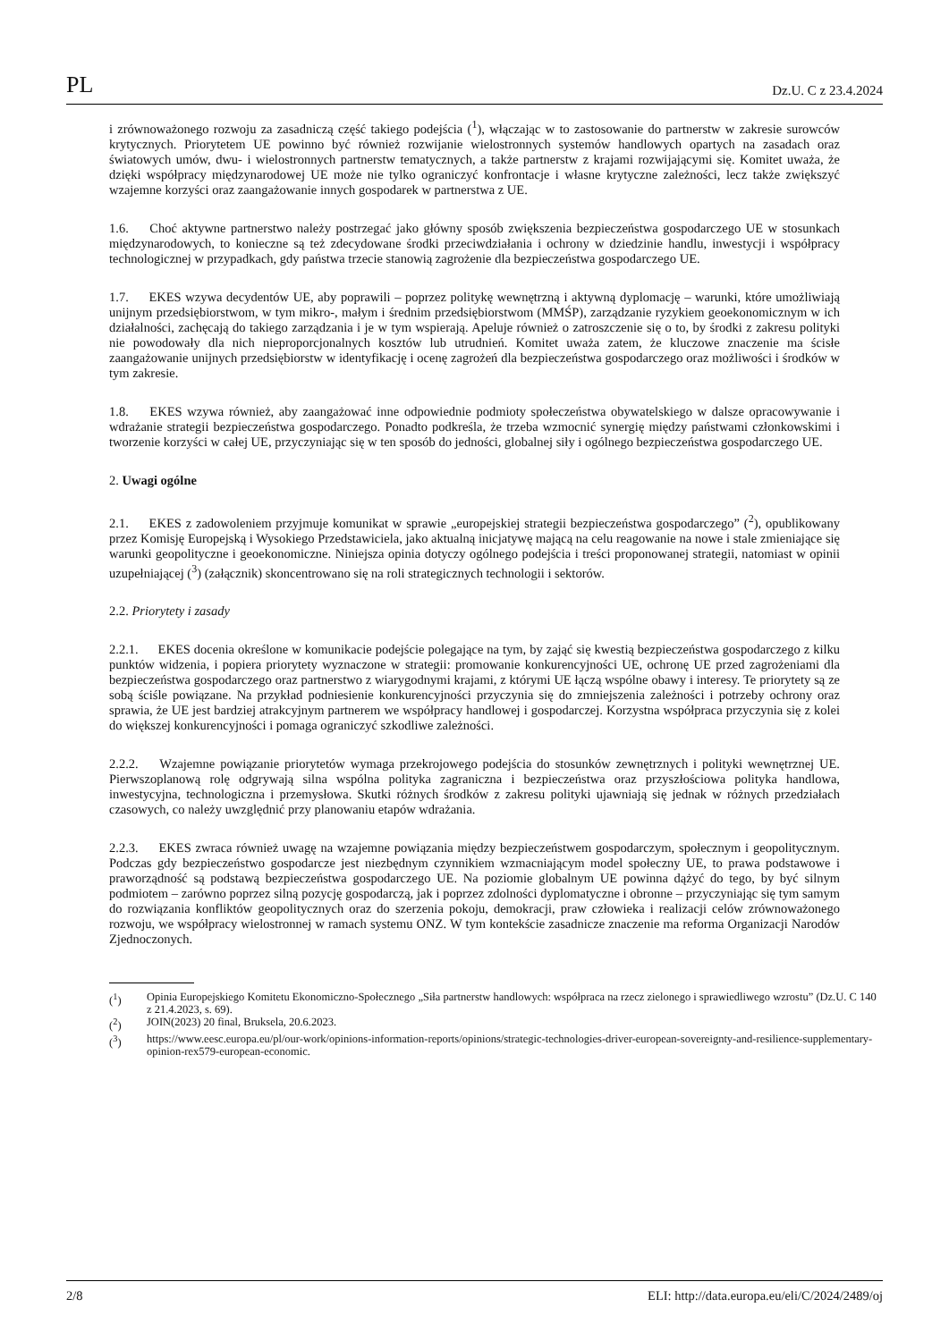PL Dz.U. C z 23.4.2024
i zrównoważonego rozwoju za zasadniczą część takiego podejścia (<sup>1</sup>), włączając w to zastosowanie do partnerstw w zakresie surowców krytycznych. Priorytetem UE powinno być również rozwijanie wielostronnych systemów handlowych opartych na zasadach oraz światowych umów, dwu- i wielostronnych partnerstw tematycznych, a także partnerstw z krajami rozwijającymi się. Komitet uważa, że dzięki współpracy międzynarodowej UE może nie tylko ograniczyć konfrontacje i własne krytyczne zależności, lecz także zwiększyć wzajemne korzyści oraz zaangażowanie innych gospodarek w partnerstwa z UE.
1.6. Choć aktywne partnerstwo należy postrzegać jako główny sposób zwiększenia bezpieczeństwa gospodarczego UE w stosunkach międzynarodowych, to konieczne są też zdecydowane środki przeciwdziałania i ochrony w dziedzinie handlu, inwestycji i współpracy technologicznej w przypadkach, gdy państwa trzecie stanowią zagrożenie dla bezpieczeństwa gospodarczego UE.
1.7. EKES wzywa decydentów UE, aby poprawili – poprzez politykę wewnętrzną i aktywną dyplomację – warunki, które umożliwiają unijnym przedsiębiorstwom, w tym mikro-, małym i średnim przedsiębiorstwom (MMŚP), zarządzanie ryzykiem geoekonomicznym w ich działalności, zachęcają do takiego zarządzania i je w tym wspierają. Apeluje również o zatroszczenie się o to, by środki z zakresu polityki nie powodowały dla nich nieproporcjonalnych kosztów lub utrudnień. Komitet uważa zatem, że kluczowe znaczenie ma ścisłe zaangażowanie unijnych przedsiębiorstw w identyfikację i ocenę zagrożeń dla bezpieczeństwa gospodarczego oraz możliwości i środków w tym zakresie.
1.8. EKES wzywa również, aby zaangażować inne odpowiednie podmioty społeczeństwa obywatelskiego w dalsze opracowywanie i wdrażanie strategii bezpieczeństwa gospodarczego. Ponadto podkreśla, że trzeba wzmocnić synergię między państwami członkowskimi i tworzenie korzyści w całej UE, przyczyniając się w ten sposób do jedności, globalnej siły i ogólnego bezpieczeństwa gospodarczego UE.
2. Uwagi ogólne
2.1. EKES z zadowoleniem przyjmuje komunikat w sprawie „europejskiej strategii bezpieczeństwa gospodarczego” (<sup>2</sup>), opublikowany przez Komisję Europejską i Wysokiego Przedstawiciela, jako aktualną inicjatywę mającą na celu reagowanie na nowe i stale zmieniające się warunki geopolityczne i geoekonomiczne. Niniejsza opinia dotyczy ogólnego podejścia i treści proponowanej strategii, natomiast w opinii uzupełniającej (<sup>3</sup>) (załącznik) skoncentrowano się na roli strategicznych technologii i sektorów.
2.2. Priorytety i zasady
2.2.1. EKES docenia określone w komunikacie podejście polegające na tym, by zająć się kwestią bezpieczeństwa gospodarczego z kilku punktów widzenia, i popiera priorytety wyznaczone w strategii: promowanie konkurencyjności UE, ochronę UE przed zagrożeniami dla bezpieczeństwa gospodarczego oraz partnerstwo z wiarygodnymi krajami, z którymi UE łączą wspólne obawy i interesy. Te priorytety są ze sobą ściśle powiązane. Na przykład podniesienie konkurencyjności przyczynia się do zmniejszenia zależności i potrzeby ochrony oraz sprawia, że UE jest bardziej atrakcyjnym partnerem we współpracy handlowej i gospodarczej. Korzystna współpraca przyczynia się z kolei do większej konkurencyjności i pomaga ograniczyć szkodliwe zależności.
2.2.2. Wzajemne powiązanie priorytetów wymaga przekrojowego podejścia do stosunków zewnętrznych i polityki wewnętrznej UE. Pierwszoplanową rolę odgrywają silna wspólna polityka zagraniczna i bezpieczeństwa oraz przyszłościowa polityka handlowa, inwestycyjna, technologiczna i przemysłowa. Skutki różnych środków z zakresu polityki ujawniają się jednak w różnych przedziałach czasowych, co należy uwzględnić przy planowaniu etapów wdrażania.
2.2.3. EKES zwraca również uwagę na wzajemne powiązania między bezpieczeństwem gospodarczym, społecznym i geopolitycznym. Podczas gdy bezpieczeństwo gospodarcze jest niezbędnym czynnikiem wzmacniającym model społeczny UE, to prawa podstawowe i praworządność są podstawą bezpieczeństwa gospodarczego UE. Na poziomie globalnym UE powinna dążyć do tego, by być silnym podmiotem – zarówno poprzez silną pozycję gospodarczą, jak i poprzez zdolności dyplomatyczne i obronne – przyczyniając się tym samym do rozwiązania konfliktów geopolitycznych oraz do szerzenia pokoju, demokracji, praw człowieka i realizacji celów zrównoważonego rozwoju, we współpracy wielostronnej w ramach systemu ONZ. W tym kontekście zasadnicze znaczenie ma reforma Organizacji Narodów Zjednoczonych.
(<sup>1</sup>) Opinia Europejskiego Komitetu Ekonomiczno-Społecznego „Siła partnerstw handlowych: współpraca na rzecz zielonego i sprawiedliwego wzrostu” (Dz.U. C 140 z 21.4.2023, s. 69).
(<sup>2</sup>) JOIN(2023) 20 final, Bruksela, 20.6.2023.
(<sup>3</sup>) https://www.eesc.europa.eu/pl/our-work/opinions-information-reports/opinions/strategic-technologies-driver-european-sovereignty-and-resilience-supplementary-opinion-rex579-european-economic.
2/8 ELI: http://data.europa.eu/eli/C/2024/2489/oj